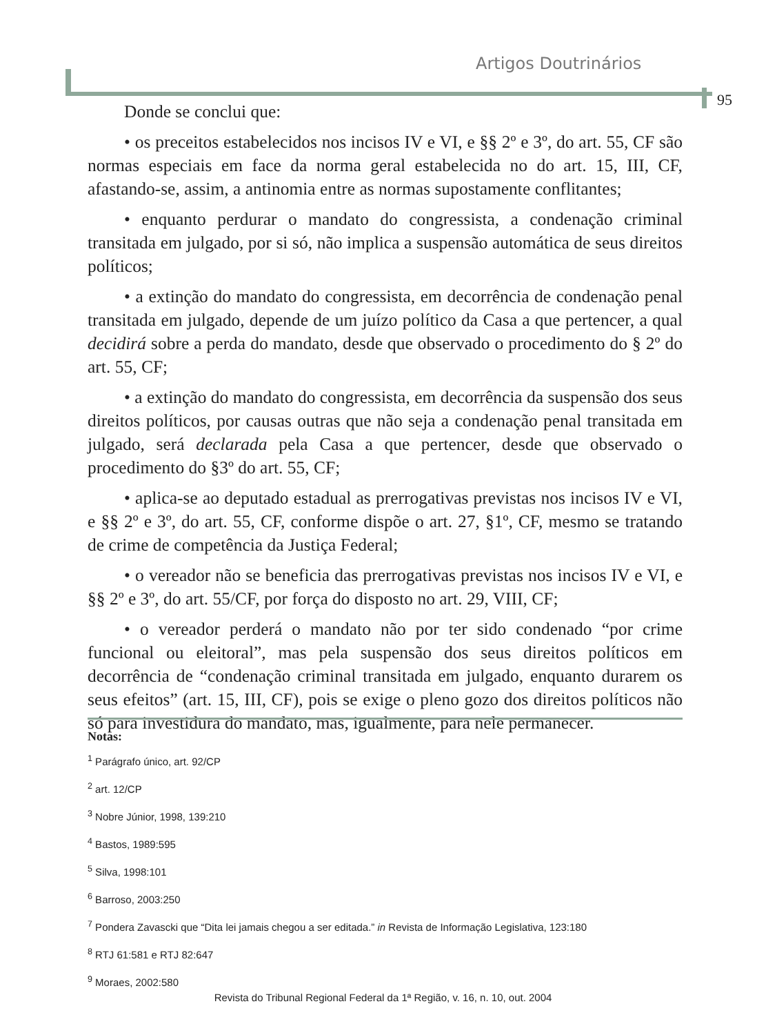Artigos Doutrinários
95
Donde se conclui que:
• os preceitos estabelecidos nos incisos IV e VI, e §§ 2º e 3º, do art. 55, CF são normas especiais em face da norma geral estabelecida no do art. 15, III, CF, afastando-se, assim, a antinomia entre as normas supostamente conflitantes;
• enquanto perdurar o mandato do congressista, a condenação criminal transitada em julgado, por si só, não implica a suspensão automática de seus direitos políticos;
• a extinção do mandato do congressista, em decorrência de condenação penal transitada em julgado, depende de um juízo político da Casa a que pertencer, a qual decidirá sobre a perda do mandato, desde que observado o procedimento do § 2º do art. 55, CF;
• a extinção do mandato do congressista, em decorrência da suspensão dos seus direitos políticos, por causas outras que não seja a condenação penal transitada em julgado, será declarada pela Casa a que pertencer, desde que observado o procedimento do §3º do art. 55, CF;
• aplica-se ao deputado estadual as prerrogativas previstas nos incisos IV e VI, e §§ 2º e 3º, do art. 55, CF, conforme dispõe o art. 27, §1º, CF, mesmo se tratando de crime de competência da Justiça Federal;
• o vereador não se beneficia das prerrogativas previstas nos incisos IV e VI, e §§ 2º e 3º, do art. 55/CF, por força do disposto no art. 29, VIII, CF;
• o vereador perderá o mandato não por ter sido condenado “por crime funcional ou eleitoral”, mas pela suspensão dos seus direitos políticos em decorrência de “condenação criminal transitada em julgado, enquanto durarem os seus efeitos” (art. 15, III, CF), pois se exige o pleno gozo dos direitos políticos não só para investidura do mandato, mas, igualmente, para nele permanecer.
Notas:
<sup>1</sup> Parágrafo único, art. 92/CP
<sup>2</sup> art. 12/CP
<sup>3</sup> Nobre Júnior, 1998, 139:210
<sup>4</sup> Bastos, 1989:595
<sup>5</sup> Silva, 1998:101
<sup>6</sup> Barroso, 2003:250
<sup>7</sup> Pondera Zavascki que “Dita lei jamais chegou a ser editada.” in Revista de Informação Legislativa, 123:180
<sup>8</sup> RTJ 61:581 e RTJ 82:647
<sup>9</sup> Moraes, 2002:580
Revista do Tribunal Regional Federal da 1ª Região, v. 16, n. 10, out. 2004